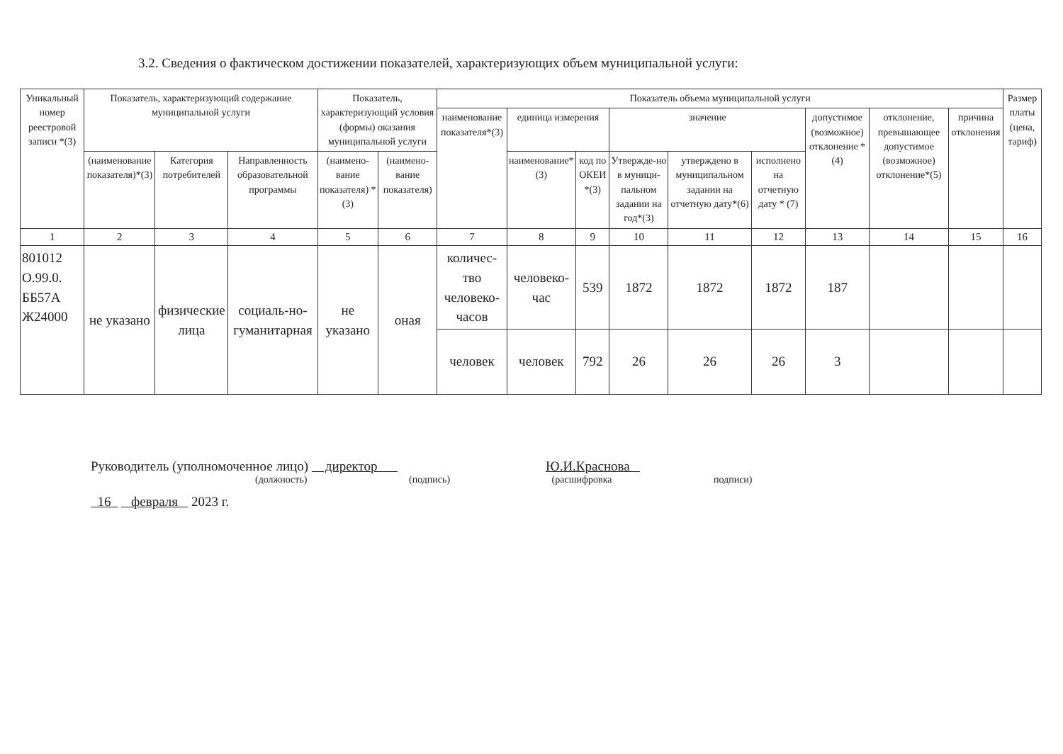3.2. Сведения о фактическом достижении показателей, характеризующих объем муниципальной услуги:
| Уникальный номер реестровой записи *(3) | Показатель, характеризующий содержание муниципальной услуги | | | Показатель, характеризующий условия (формы) оказания муниципальной услуги | | Показатель объема муниципальной услуги | | | | | | | | | Размер платы (цена, тариф) |
| --- | --- | --- | --- | --- | --- | --- | --- | --- | --- | --- | --- | --- | --- | --- | --- |
| | | | | | | наименование показателя*(3) | единица измерения | | значение | | | допустимое (возможное) отклонение * (4) | отклонение, превышающее допустимое (возможное) отклонение*(5) | причина отклонения | |
| | (наименование показателя)*(3) | Категория потребителей | Направленность образовательной программы | (наимено-вание показателя) *(3) | (наимено-вание показателя) | | наименование*(3) | код по ОКЕИ *(3) | Утвержде-но в муници-пальном задании на год*(3) | утверждено в муниципальном задании на отчетную дату*(6) | исполнено на отчетную дату * (7) | | | | |
| 1 | 2 | 3 | 4 | 5 | 6 | 7 | 8 | 9 | 10 | 11 | 12 | 13 | 14 | 15 | 16 |
| 801012 О.99.0. ББ57А Ж24000 | не указано | физические лица | социаль-но-гуманитарная | не указано | оная | количес-тво человеко-часов | человеко-час | 539 | 1872 | 1872 | 1872 | 187 | | | |
| | | | | | | человек | человек | 792 | 26 | 26 | 26 | 3 | | | |
Руководитель (уполномоченное лицо) директор Ю.И.Краснова
(должность) (подпись) (расшифровка подписи)
16 февраля 2023 г.